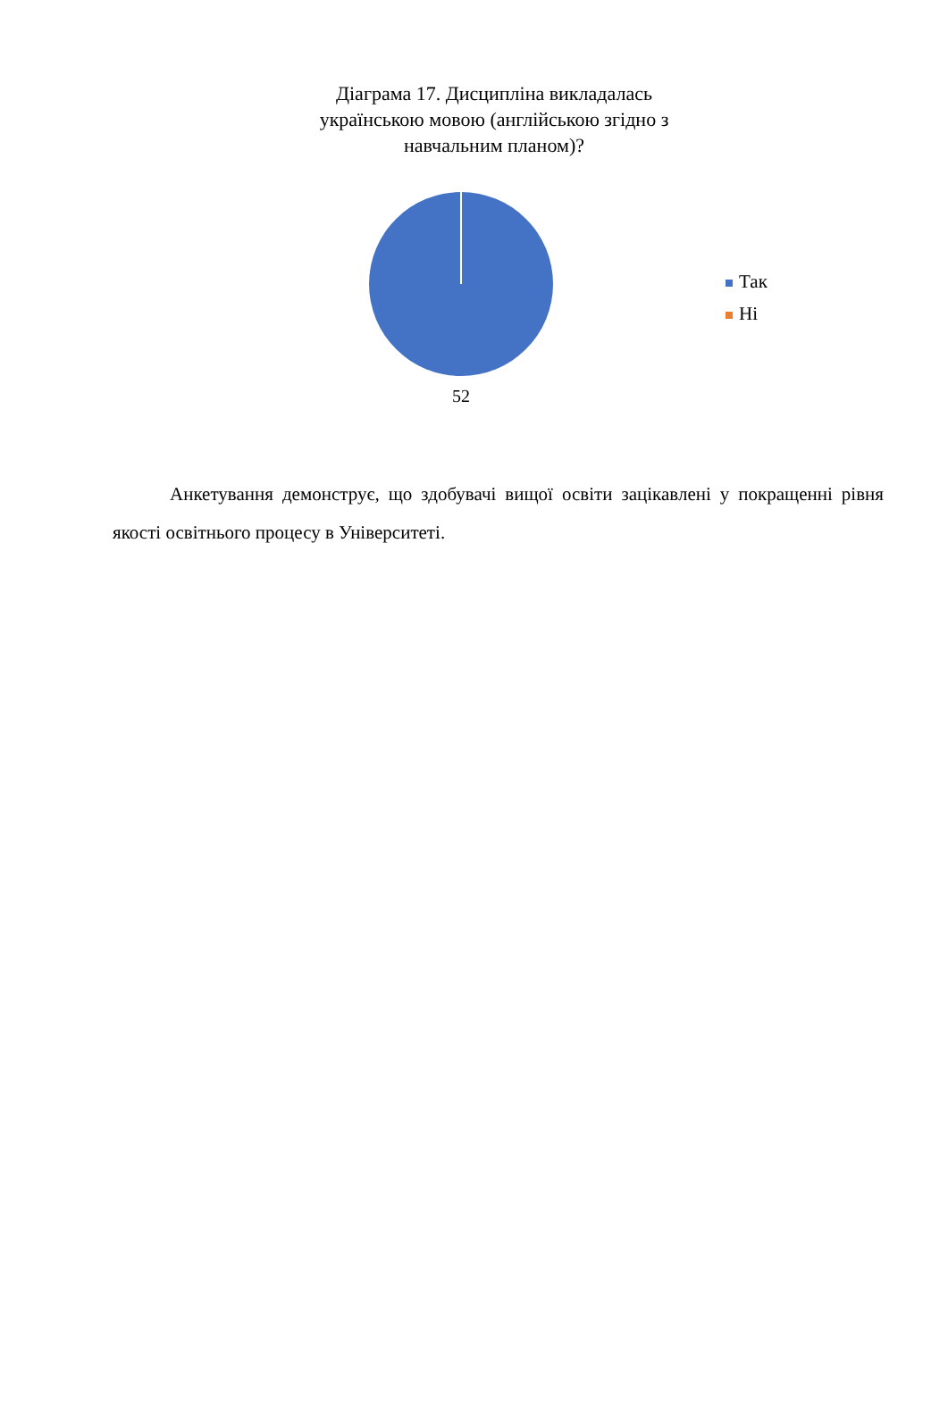Діаграма 17. Дисципліна викладалась
українською мовою (англійською згідно з
навчальним планом)?
52
Так
Ні
Анкетування демонструє, що здобувачі вищої освіти зацікавлені у покращенні рівня якості освітнього процесу в Університеті.